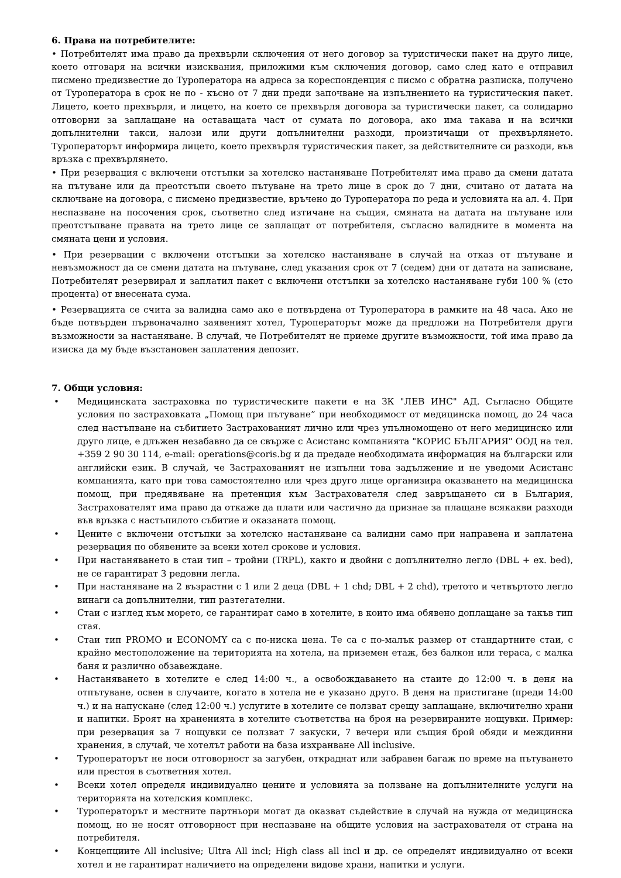6. Права на потребителите:
• Потребителят има право да прехвърли сключения от него договор за туристически пакет на друго лице, което отговаря на всички изисквания, приложими към сключения договор, само след като е отправил писмено предизвестие до Туроператора на адреса за кореспонденция с писмо с обратна разписка, получено от Туроператора в срок не по - късно от 7 дни преди започване на изпълнението на туристическия пакет. Лицето, което прехвърля, и лицето, на което се прехвърля договора за туристически пакет, са солидарно отговорни за заплащане на оставащата част от сумата по договора, ако има такава и на всички допълнителни такси, налози или други допълнителни разходи, произтичащи от прехвърлянето. Туроператорът информира лицето, което прехвърля туристическия пакет, за действителните си разходи, във връзка с прехвърлянето.
• При резервация с включени отстъпки за хотелско настаняване Потребителят има право да смени датата на пътуване или да преотстъпи своето пътуване на трето лице в срок до 7 дни, считано от датата на сключване на договора, с писмено предизвестие, връчено до Туроператора по реда и условията на ал. 4. При неспазване на посочения срок, съответно след изтичане на същия, смяната на датата на пътуване или преотстъпване правата на трето лице се заплащат от потребителя, съгласно валидните в момента на смяната цени и условия.
• При резервации с включени отстъпки за хотелско настаняване в случай на отказ от пътуване и невъзможност да се смени датата на пътуване, след указания срок от 7 (седем) дни от датата на записване, Потребителят резервирал и заплатил пакет с включени отстъпки за хотелско настаняване губи 100 % (сто процента) от внесената сума.
• Резервацията се счита за валидна само ако е потвърдена от Туроператора в рамките на 48 часа. Ако не бъде потвърден първоначално заявеният хотел, Туроператорът може да предложи на Потребителя други възможности за настаняване. В случай, че Потребителят не приеме другите възможности, той има право да изиска да му бъде възстановен заплатения депозит.
7. Общи условия:
• Медицинската застраховка по туристическите пакети е на ЗК "ЛЕВ ИНС" АД. Съгласно Общите условия по застраховката „Помощ при пътуване” при необходимост от медицинска помощ, до 24 часа след настъпване на събитието Застрахованият лично или чрез упълномощено от него медицинско или друго лице, е длъжен незабавно да се свърже с Асистанс компанията "КОРИС БЪЛГАРИЯ" ООД на тел. +359 2 90 30 114, e-mail: operations@coris.bg и да предаде необходимата информация на български или английски език. В случай, че Застрахованият не изпълни това задължение и не уведоми Асистанс компанията, като при това самостоятелно или чрез друго лице организира оказването на медицинска помощ, при предявяване на претенция към Застрахователя след завръщането си в България, Застрахователят има право да откаже да плати или частично да признае за плащане всякакви разходи във връзка с настъпилото събитие и оказаната помощ.
• Цените с включени отстъпки за хотелско настаняване са валидни само при направена и заплатена резервация по обявените за всеки хотел срокове и условия.
• При настаняването в стаи тип – тройни (TRPL), както и двойни с допълнително легло (DBL + ex. bed), не се гарантират 3 редовни легла.
• При настаняване на 2 възрастни с 1 или 2 деца (DBL + 1 chd; DBL + 2 chd), третото и четвъртото легло винаги са допълнителни, тип разтегателни.
• Стаи с изглед към морето, се гарантират само в хотелите, в които има обявено доплащане за такъв тип стая.
• Стаи тип PROMO и ECONOMY са с по-ниска цена. Те са с по-малък размер от стандартните стаи, с крайно местоположение на територията на хотела, на приземен етаж, без балкон или тераса, с малка баня и различно обзавеждане.
• Настаняването в хотелите е след 14:00 ч., а освобождаването на стаите до 12:00 ч. в деня на отпътуване, освен в случаите, когато в хотела не е указано друго. В деня на пристигане (преди 14:00 ч.) и на напускане (след 12:00 ч.) услугите в хотелите се ползват срещу заплащане, включително храни и напитки. Броят на храненията в хотелите съответства на броя на резервираните нощувки. Пример: при резервация за 7 нощувки се ползват 7 закуски, 7 вечери или същия брой обяди и междинни хранения, в случай, че хотелът работи на база изхранване All inclusive.
• Туроператорът не носи отговорност за загубен, откраднат или забравен багаж по време на пътуването или престоя в съответния хотел.
• Всеки хотел определя индивидуално цените и условията за ползване на допълнителните услуги на територията на хотелския комплекс.
• Туроператорът и местните партньори могат да оказват съдействие в случай на нужда от медицинска помощ, но не носят отговорност при неспазване на общите условия на застрахователя от страна на потребителя.
• Концепциите All inclusive; Ultra All incl; High class all incl и др. се определят индивидуално от всеки хотел и не гарантират наличието на определени видове храни, напитки и услуги.